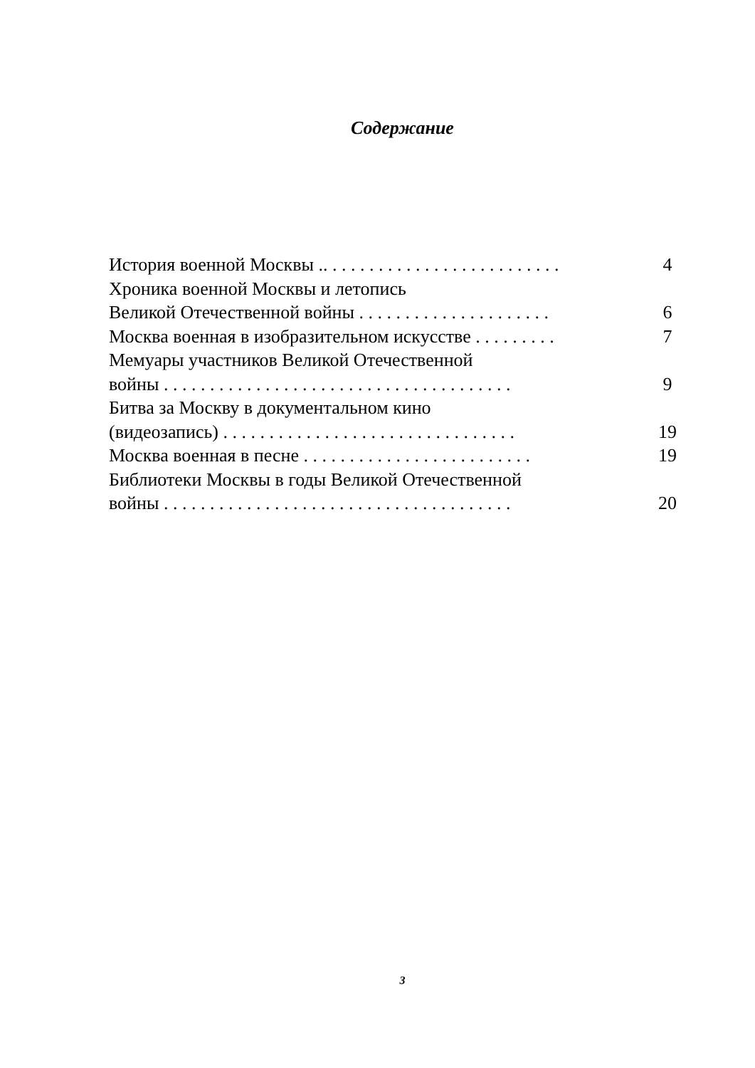Содержание
История военной Москвы .. . . . . . . . . . . . . . . . . . . . . . . . . . 4
Хроника военной Москвы и летопись
Великой Отечественной войны . . . . . . . . . . . . . . . . . . . . . 6
Москва военная в изобразительном искусстве . . . . . . . . . 7
Мемуары участников Великой Отечественной
войны . . . . . . . . . . . . . . . . . . . . . . . . . . . . . . . . . . . . . . 9
Битва за Москву в документальном кино
(видеозапись) . . . . . . . . . . . . . . . . . . . . . . . . . . . . . . . . 19
Москва военная в песне . . . . . . . . . . . . . . . . . . . . . . . . . 19
Библиотеки Москвы в годы Великой Отечественной
войны . . . . . . . . . . . . . . . . . . . . . . . . . . . . . . . . . . . . . . 20
3